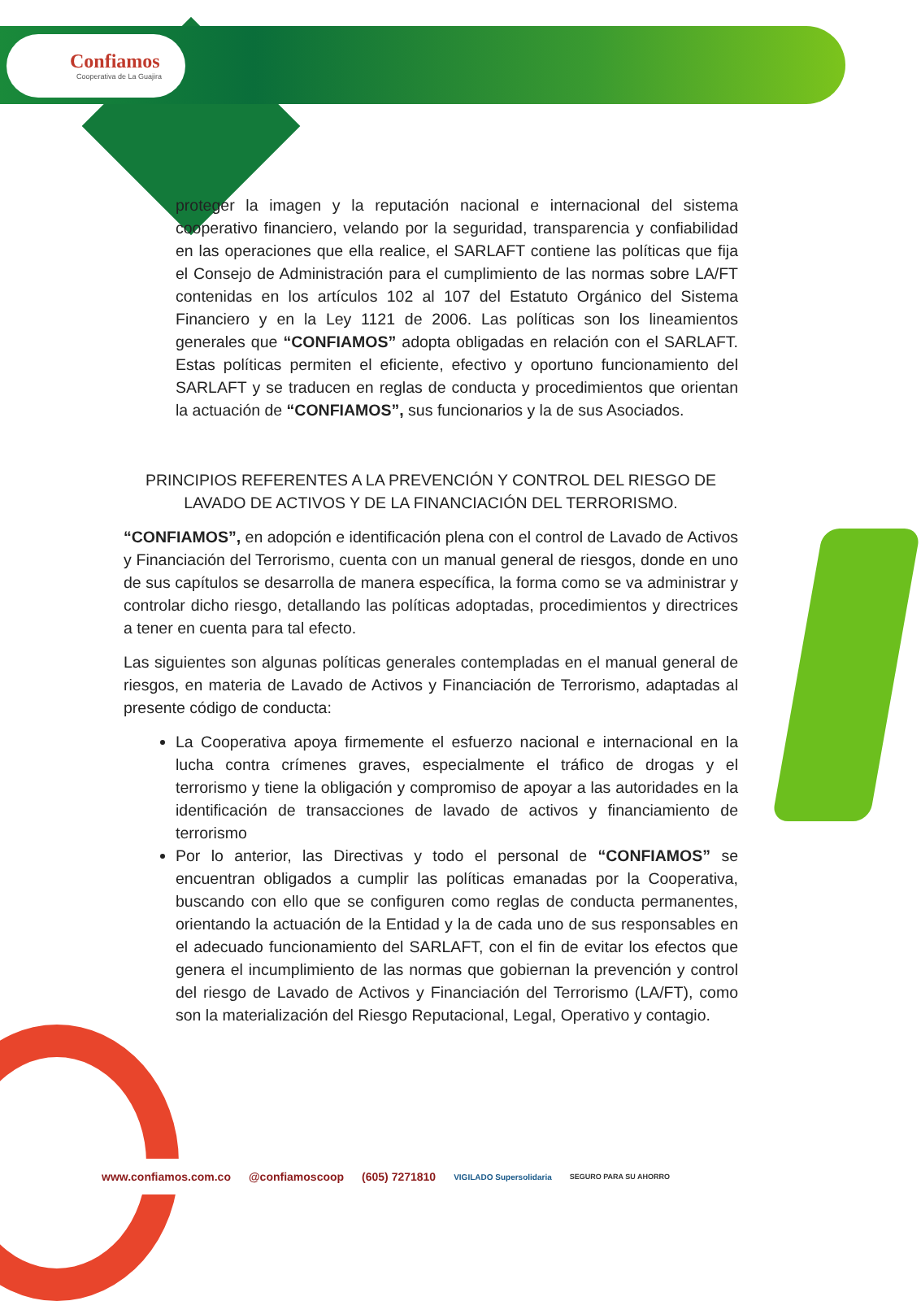Confiamos
Cooperativa de La Guajira
proteger la imagen y la reputación nacional e internacional del sistema cooperativo financiero, velando por la seguridad, transparencia y confiabilidad en las operaciones que ella realice, el SARLAFT contiene las políticas que fija el Consejo de Administración para el cumplimiento de las normas sobre LA/FT contenidas en los artículos 102 al 107 del Estatuto Orgánico del Sistema Financiero y en la Ley 1121 de 2006. Las políticas son los lineamientos generales que “CONFIAMOS” adopta obligadas en relación con el SARLAFT. Estas políticas permiten el eficiente, efectivo y oportuno funcionamiento del SARLAFT y se traducen en reglas de conducta y procedimientos que orientan la actuación de “CONFIAMOS”, sus funcionarios y la de sus Asociados.
PRINCIPIOS REFERENTES A LA PREVENCIÓN Y CONTROL DEL RIESGO DE LAVADO DE ACTIVOS Y DE LA FINANCIACIÓN DEL TERRORISMO.
“CONFIAMOS”, en adopción e identificación plena con el control de Lavado de Activos y Financiación del Terrorismo, cuenta con un manual general de riesgos, donde en uno de sus capítulos se desarrolla de manera específica, la forma como se va administrar y controlar dicho riesgo, detallando las políticas adoptadas, procedimientos y directrices a tener en cuenta para tal efecto.
Las siguientes son algunas políticas generales contempladas en el manual general de riesgos, en materia de Lavado de Activos y Financiación de Terrorismo, adaptadas al presente código de conducta:
La Cooperativa apoya firmemente el esfuerzo nacional e internacional en la lucha contra crímenes graves, especialmente el tráfico de drogas y el terrorismo y tiene la obligación y compromiso de apoyar a las autoridades en la identificación de transacciones de lavado de activos y financiamiento de terrorismo
Por lo anterior, las Directivas y todo el personal de “CONFIAMOS” se encuentran obligados a cumplir las políticas emanadas por la Cooperativa, buscando con ello que se configuren como reglas de conducta permanentes, orientando la actuación de la Entidad y la de cada uno de sus responsables en el adecuado funcionamiento del SARLAFT, con el fin de evitar los efectos que genera el incumplimiento de las normas que gobiernan la prevención y control del riesgo de Lavado de Activos y Financiación del Terrorismo (LA/FT), como son la materialización del Riesgo Reputacional, Legal, Operativo y contagio.
www.confiamos.com.co @confiamoscoop (605) 7271810 VIGILADO Supersolidaria SEGURO PARA SU AHORRO